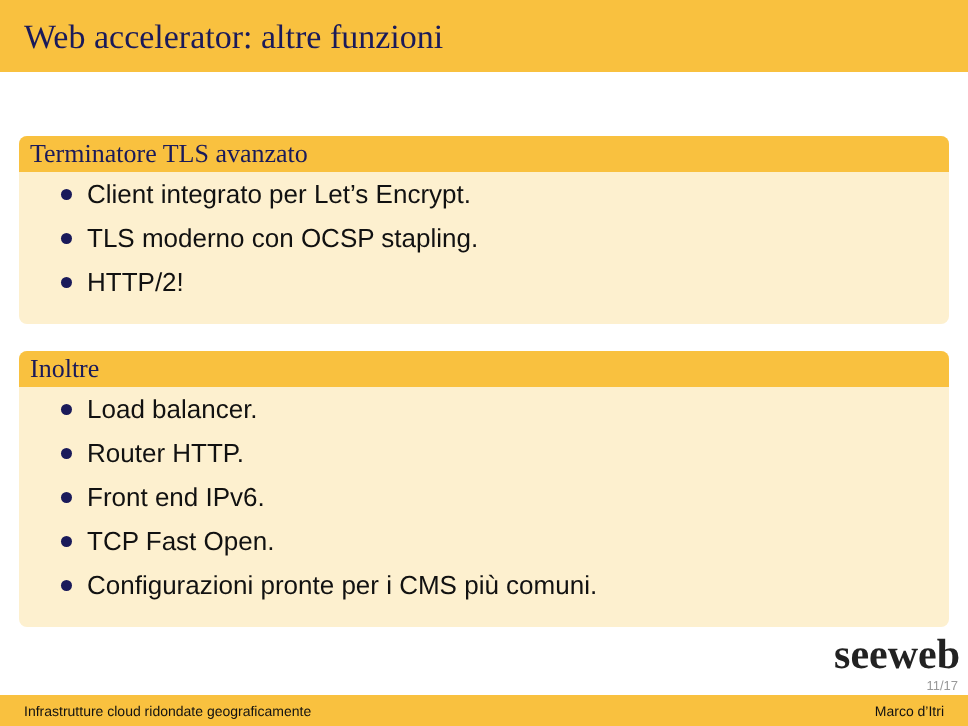Web accelerator: altre funzioni
Terminatore TLS avanzato
Client integrato per Let’s Encrypt.
TLS moderno con OCSP stapling.
HTTP/2!
Inoltre
Load balancer.
Router HTTP.
Front end IPv6.
TCP Fast Open.
Configurazioni pronte per i CMS più comuni.
seeweb
11/17
Infrastrutture cloud ridondate geograficamente Marco d’Itri